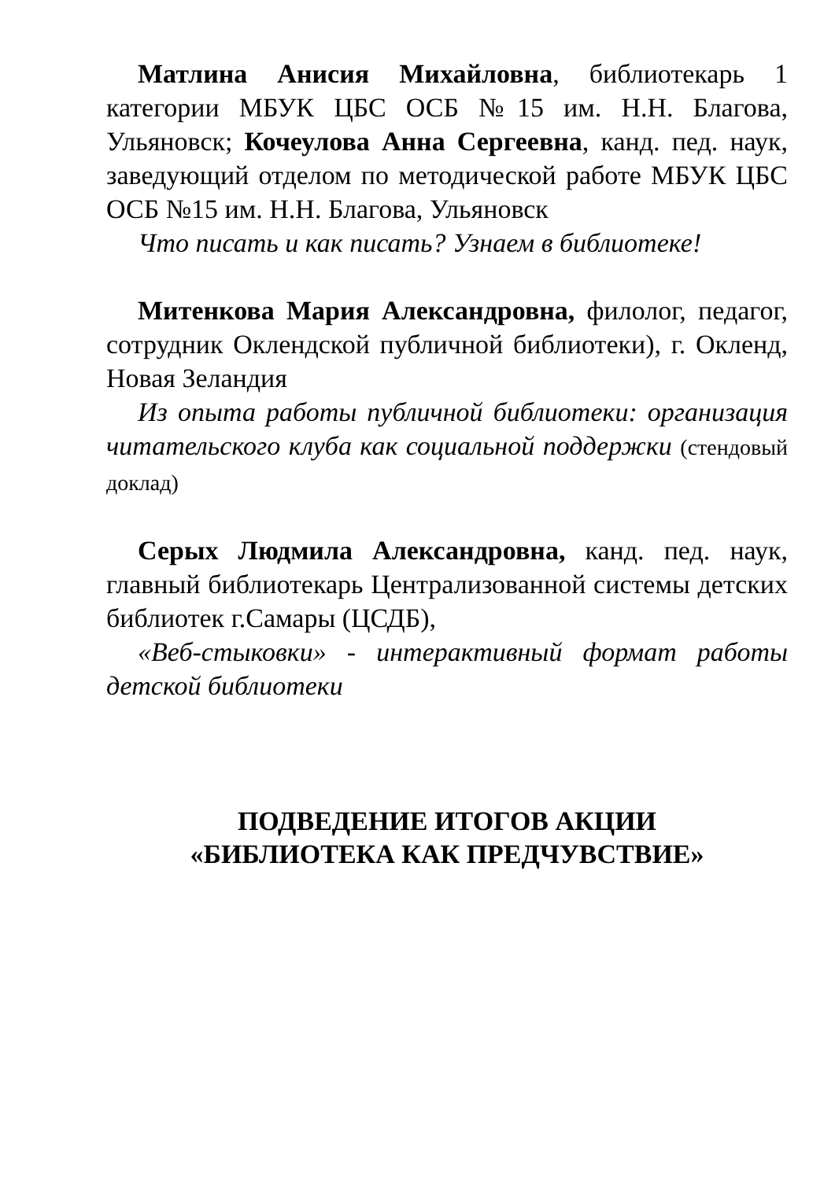Матлина Анисия Михайловна, библиотекарь 1 категории МБУК ЦБС ОСБ №15 им. Н.Н. Благова, Ульяновск; Кочеулова Анна Сергеевна, канд. пед. наук, заведующий отделом по методической работе МБУК ЦБС ОСБ №15 им. Н.Н. Благова, Ульяновск
Что писать и как писать? Узнаем в библиотеке!
Митенкова Мария Александровна, филолог, педагог, сотрудник Оклендской публичной библиотеки), г. Окленд, Новая Зеландия
Из опыта работы публичной библиотеки: организация читательского клуба как социальной поддержки (стендовый доклад)
Серых Людмила Александровна, канд. пед. наук, главный библиотекарь Централизованной системы детских библиотек г.Самары (ЦСДБ),
«Веб-стыковки» - интерактивный формат работы детской библиотеки
ПОДВЕДЕНИЕ ИТОГОВ АКЦИИ
«БИБЛИОТЕКА КАК ПРЕДЧУВСТВИЕ»